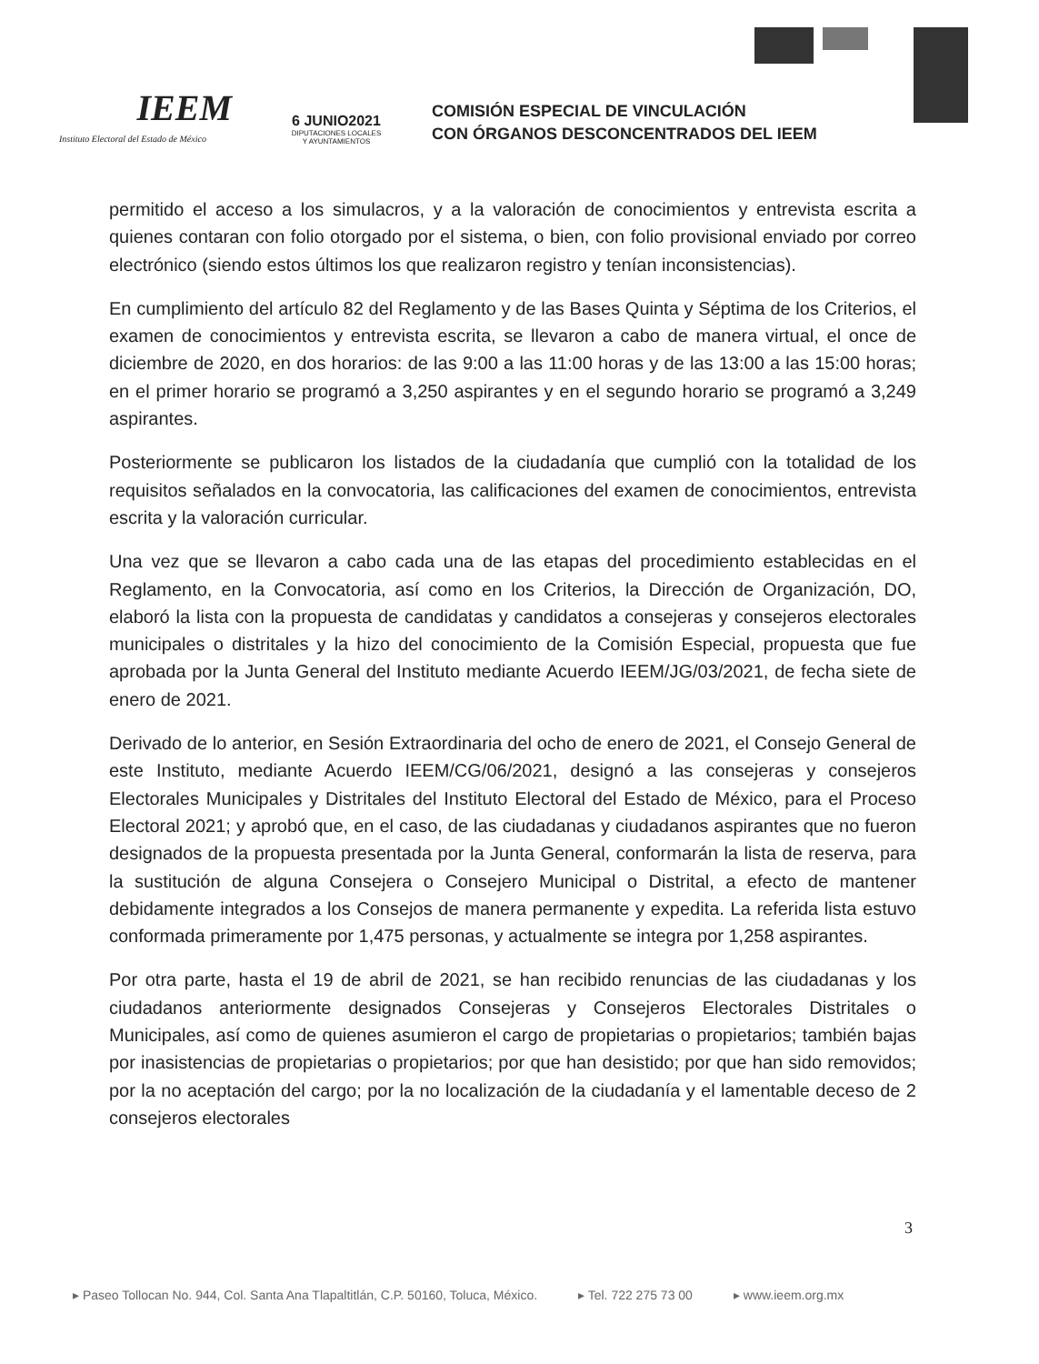IEEM
Instituto Electoral del Estado de México
6 JUNIO2021
DIPUTACIONES LOCALES
Y AYUNTAMIENTOS
COMISIÓN ESPECIAL DE VINCULACIÓN
CON ÓRGANOS DESCONCENTRADOS DEL IEEM
permitido el acceso a los simulacros, y a la valoración de conocimientos y entrevista escrita a quienes contaran con folio otorgado por el sistema, o bien, con folio provisional enviado por correo electrónico (siendo estos últimos los que realizaron registro y tenían inconsistencias).
En cumplimiento del artículo 82 del Reglamento y de las Bases Quinta y Séptima de los Criterios, el examen de conocimientos y entrevista escrita, se llevaron a cabo de manera virtual, el once de diciembre de 2020, en dos horarios: de las 9:00 a las 11:00 horas y de las 13:00 a las 15:00 horas; en el primer horario se programó a 3,250 aspirantes y en el segundo horario se programó a 3,249 aspirantes.
Posteriormente se publicaron los listados de la ciudadanía que cumplió con la totalidad de los requisitos señalados en la convocatoria, las calificaciones del examen de conocimientos, entrevista escrita y la valoración curricular.
Una vez que se llevaron a cabo cada una de las etapas del procedimiento establecidas en el Reglamento, en la Convocatoria, así como en los Criterios, la Dirección de Organización, DO, elaboró la lista con la propuesta de candidatas y candidatos a consejeras y consejeros electorales municipales o distritales y la hizo del conocimiento de la Comisión Especial, propuesta que fue aprobada por la Junta General del Instituto mediante Acuerdo IEEM/JG/03/2021, de fecha siete de enero de 2021.
Derivado de lo anterior, en Sesión Extraordinaria del ocho de enero de 2021, el Consejo General de este Instituto, mediante Acuerdo IEEM/CG/06/2021, designó a las consejeras y consejeros Electorales Municipales y Distritales del Instituto Electoral del Estado de México, para el Proceso Electoral 2021; y aprobó que, en el caso, de las ciudadanas y ciudadanos aspirantes que no fueron designados de la propuesta presentada por la Junta General, conformarán la lista de reserva, para la sustitución de alguna Consejera o Consejero Municipal o Distrital, a efecto de mantener debidamente integrados a los Consejos de manera permanente y expedita. La referida lista estuvo conformada primeramente por 1,475 personas, y actualmente se integra por 1,258 aspirantes.
Por otra parte, hasta el 19 de abril de 2021, se han recibido renuncias de las ciudadanas y los ciudadanos anteriormente designados Consejeras y Consejeros Electorales Distritales o Municipales, así como de quienes asumieron el cargo de propietarias o propietarios; también bajas por inasistencias de propietarias o propietarios; por que han desistido; por que han sido removidos; por la no aceptación del cargo; por la no localización de la ciudadanía y el lamentable deceso de 2 consejeros electorales
3
▸ Paseo Tollocan No. 944, Col. Santa Ana Tlapaltitlán, C.P. 50160, Toluca, México. ▸ Tel. 722 275 73 00 ▸ www.ieem.org.mx